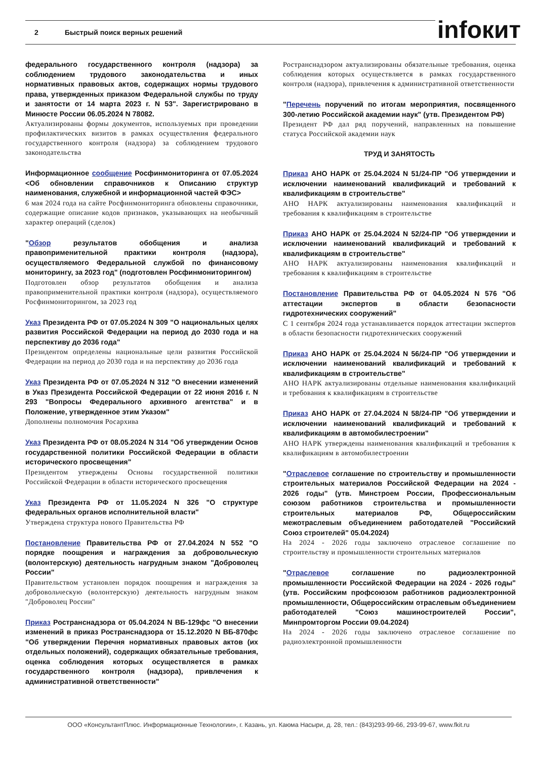2 Быстрый поиск верных решений infoкит
федерального государственного контроля (надзора) за соблюдением трудового законодательства и иных нормативных правовых актов, содержащих нормы трудового права, утвержденных приказом Федеральной службы по труду и занятости от 14 марта 2023 г. N 53". Зарегистрировано в Минюсте России 06.05.2024 N 78082.
Актуализированы формы документов, используемых при проведении профилактических визитов в рамках осуществления федерального государственного контроля (надзора) за соблюдением трудового законодательства
Информационное сообщение Росфинмониторинга от 07.05.2024 <Об обновлении справочников к Описанию структур наименования, служебной и информационной частей ФЭС>
6 мая 2024 года на сайте Росфинмониторинга обновлены справочники, содержащие описание кодов признаков, указывающих на необычный характер операций (сделок)
"Обзор результатов обобщения и анализа правоприменительной практики контроля (надзора), осуществляемого Федеральной службой по финансовому мониторингу, за 2023 год" (подготовлен Росфинмониторингом)
Подготовлен обзор результатов обобщения и анализа правоприменительной практики контроля (надзора), осуществляемого Росфинмониторингом, за 2023 год
Указ Президента РФ от 07.05.2024 N 309 "О национальных целях развития Российской Федерации на период до 2030 года и на перспективу до 2036 года"
Президентом определены национальные цели развития Российской Федерации на период до 2030 года и на перспективу до 2036 года
Указ Президента РФ от 07.05.2024 N 312 "О внесении изменений в Указ Президента Российской Федерации от 22 июня 2016 г. N 293 "Вопросы Федерального архивного агентства" и в Положение, утвержденное этим Указом"
Дополнены полномочия Росархива
Указ Президента РФ от 08.05.2024 N 314 "Об утверждении Основ государственной политики Российской Федерации в области исторического просвещения"
Президентом утверждены Основы государственной политики Российской Федерации в области исторического просвещения
Указ Президента РФ от 11.05.2024 N 326 "О структуре федеральных органов исполнительной власти"
Утверждена структура нового Правительства РФ
Постановление Правительства РФ от 27.04.2024 N 552 "О порядке поощрения и награждения за добровольческую (волонтерскую) деятельность нагрудным знаком "Доброволец России"
Правительством установлен порядок поощрения и награждения за добровольческую (волонтерскую) деятельность нагрудным знаком "Доброволец России"
Приказ Ространснадзора от 05.04.2024 N ВБ-129фс "О внесении изменений в приказ Ространснадзора от 15.12.2020 N ВБ-870фс "Об утверждении Перечня нормативных правовых актов (их отдельных положений), содержащих обязательные требования, оценка соблюдения которых осуществляется в рамках государственного контроля (надзора), привлечения к административной ответственности"
Ространснадзором актуализированы обязательные требования, оценка соблюдения которых осуществляется в рамках государственного контроля (надзора), привлечения к административной ответственности
"Перечень поручений по итогам мероприятия, посвященного 300-летию Российской академии наук" (утв. Президентом РФ)
Президент РФ дал ряд поручений, направленных на повышение статуса Российской академии наук
ТРУД И ЗАНЯТОСТЬ
Приказ АНО НАРК от 25.04.2024 N 51/24-ПР "Об утверждении и исключении наименований квалификаций и требований к квалификациям в строительстве"
АНО НАРК актуализированы наименования квалификаций и требования к квалификациям в строительстве
Приказ АНО НАРК от 25.04.2024 N 52/24-ПР "Об утверждении и исключении наименований квалификаций и требований к квалификациям в строительстве"
АНО НАРК актуализированы наименования квалификаций и требования к квалификациям в строительстве
Постановление Правительства РФ от 04.05.2024 N 576 "Об аттестации экспертов в области безопасности гидротехнических сооружений"
С 1 сентября 2024 года устанавливается порядок аттестации экспертов в области безопасности гидротехнических сооружений
Приказ АНО НАРК от 25.04.2024 N 56/24-ПР "Об утверждении и исключении наименований квалификаций и требований к квалификациям в строительстве"
АНО НАРК актуализированы отдельные наименования квалификаций и требования к квалификациям в строительстве
Приказ АНО НАРК от 27.04.2024 N 58/24-ПР "Об утверждении и исключении наименований квалификаций и требований к квалификациям в автомобилестроении"
АНО НАРК утверждены наименования квалификаций и требования к квалификациям в автомобилестроении
"Отраслевое соглашение по строительству и промышленности строительных материалов Российской Федерации на 2024 - 2026 годы" (утв. Минстроем России, Профессиональным союзом работников строительства и промышленности строительных материалов РФ, Общероссийским межотраслевым объединением работодателей "Российский Союз строителей" 05.04.2024)
На 2024 - 2026 годы заключено отраслевое соглашение по строительству и промышленности строительных материалов
"Отраслевое соглашение по радиоэлектронной промышленности Российской Федерации на 2024 - 2026 годы" (утв. Российским профсоюзом работников радиоэлектронной промышленности, Общероссийским отраслевым объединением работодателей "Союз машиностроителей России", Минпромторгом России 09.04.2024)
На 2024 - 2026 годы заключено отраслевое соглашение по радиоэлектронной промышленности
ООО «КонсультантПлюс. Информационные Технологии», г. Казань, ул. Каюма Насыри, д. 28, тел.: (843)293-99-66, 293-99-67, www.fkit.ru